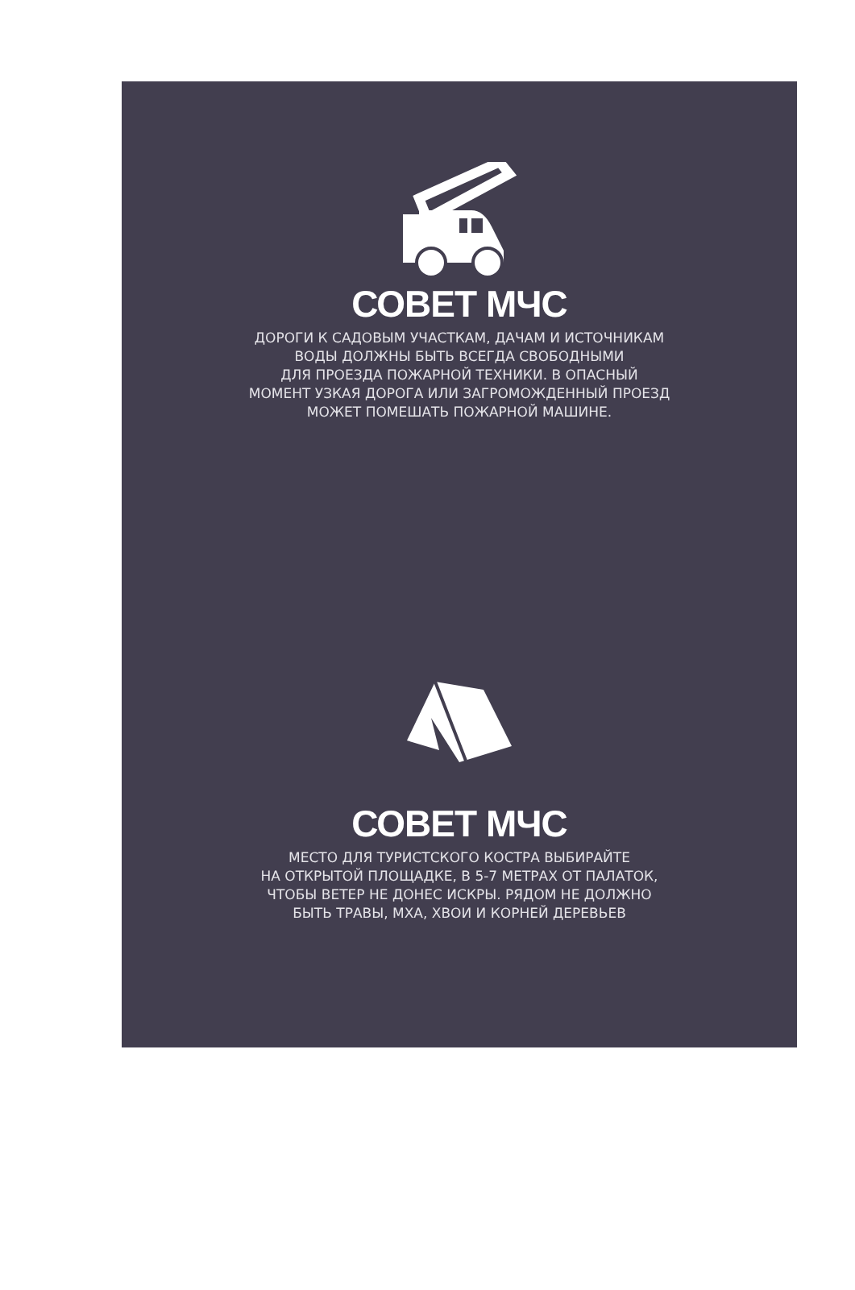СОВЕТ МЧС
ДОРОГИ К САДОВЫМ УЧАСТКАМ, ДАЧАМ И ИСТОЧНИКАМ
ВОДЫ ДОЛЖНЫ БЫТЬ ВСЕГДА СВОБОДНЫМИ
ДЛЯ ПРОЕЗДА ПОЖАРНОЙ ТЕХНИКИ. В ОПАСНЫЙ
МОМЕНТ УЗКАЯ ДОРОГА ИЛИ ЗАГРОМОЖДЕННЫЙ ПРОЕЗД
МОЖЕТ ПОМЕШАТЬ ПОЖАРНОЙ МАШИНЕ.
СОВЕТ МЧС
МЕСТО ДЛЯ ТУРИСТСКОГО КОСТРА ВЫБИРАЙТЕ
НА ОТКРЫТОЙ ПЛОЩАДКЕ, В 5-7 МЕТРАХ ОТ ПАЛАТОК,
ЧТОБЫ ВЕТЕР НЕ ДОНЕС ИСКРЫ. РЯДОМ НЕ ДОЛЖНО
БЫТЬ ТРАВЫ, МХА, ХВОИ И КОРНЕЙ ДЕРЕВЬЕВ